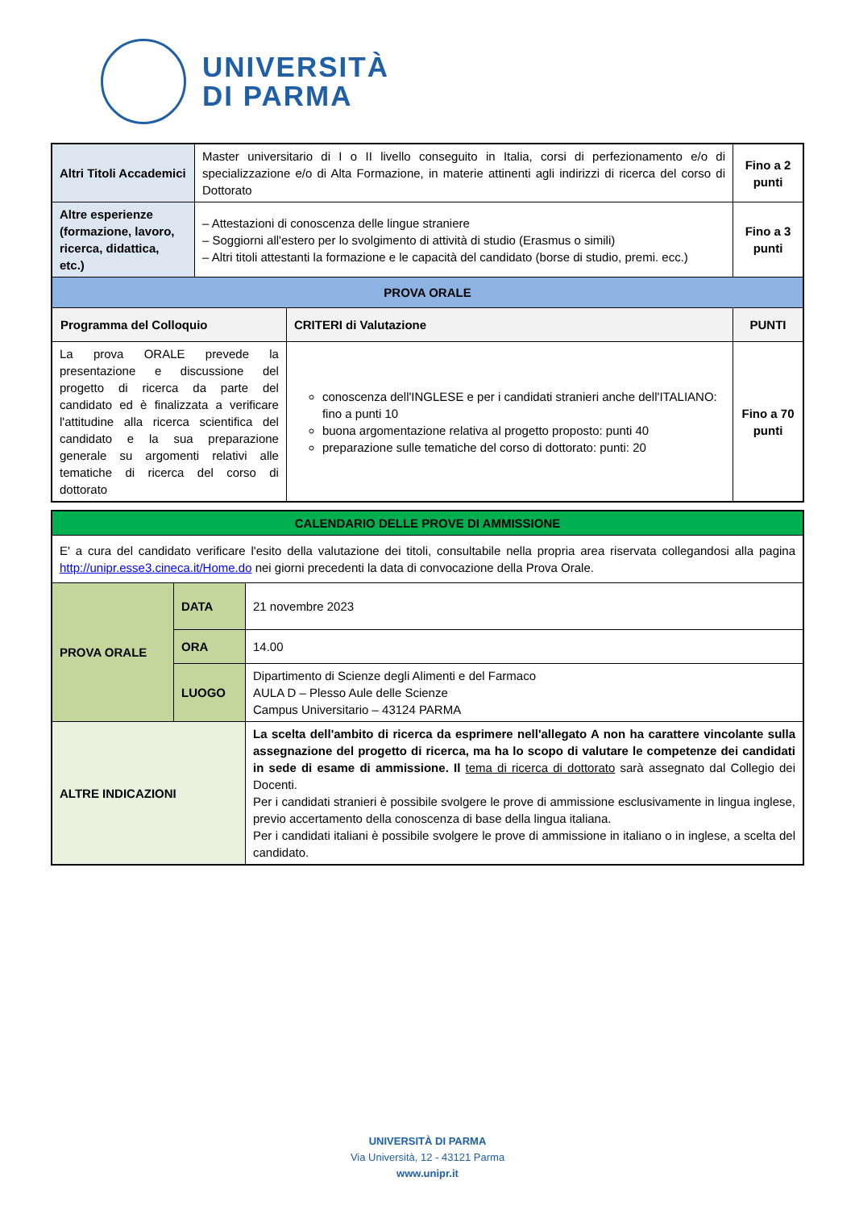UNIVERSITÀ
DI PARMA
| Altri Titoli Accademici | Master universitario di I o II livello conseguito in Italia, corsi di perfezionamento e/o di specializzazione e/o di Alta Formazione, in materie attinenti agli indirizzi di ricerca del corso di Dottorato | | Fino a 2 punti |
| Altre esperienze (formazione, lavoro, ricerca, didattica, etc.) | – Attestazioni di conoscenza delle lingue straniere – Soggiorni all'estero per lo svolgimento di attività di studio (Erasmus o simili) – Altri titoli attestanti la formazione e le capacità del candidato (borse di studio, premi. ecc.) | | Fino a 3 punti |
| PROVA ORALE | | | |
| Programma del Colloquio | | CRITERI di Valutazione | PUNTI |
| La prova ORALE prevede la presentazione e discussione del progetto di ricerca da parte del candidato ed è finalizzata a verificare l'attitudine alla ricerca scientifica del candidato e la sua preparazione generale su argomenti relativi alle tematiche di ricerca del corso di dottorato | | conoscenza dell'INGLESE e per i candidati stranieri anche dell'ITALIANO: fino a punti 10 buona argomentazione relativa al progetto proposto: punti 40 preparazione sulle tematiche del corso di dottorato: punti: 20 | Fino a 70 punti |
| CALENDARIO DELLE PROVE DI AMMISSIONE | | |
| --- | --- | --- |
| E' a cura del candidato verificare l'esito della valutazione dei titoli, consultabile nella propria area riservata collegandosi alla pagina http://unipr.esse3.cineca.it/Home.do nei giorni precedenti la data di convocazione della Prova Orale. | | |
| PROVA ORALE | DATA | 21 novembre 2023 |
| | ORA | 14.00 |
| | LUOGO | Dipartimento di Scienze degli Alimenti e del Farmaco AULA D – Plesso Aule delle Scienze Campus Universitario – 43124 PARMA |
| ALTRE INDICAZIONI | | La scelta dell'ambito di ricerca da esprimere nell'allegato A non ha carattere vincolante sulla assegnazione del progetto di ricerca, ma ha lo scopo di valutare le competenze dei candidati in sede di esame di ammissione. Il tema di ricerca di dottorato sarà assegnato dal Collegio dei Docenti. Per i candidati stranieri è possibile svolgere le prove di ammissione esclusivamente in lingua inglese, previo accertamento della conoscenza di base della lingua italiana. Per i candidati italiani è possibile svolgere le prove di ammissione in italiano o in inglese, a scelta del candidato. |
UNIVERSITÀ DI PARMA
Via Università, 12 - 43121 Parma
www.unipr.it